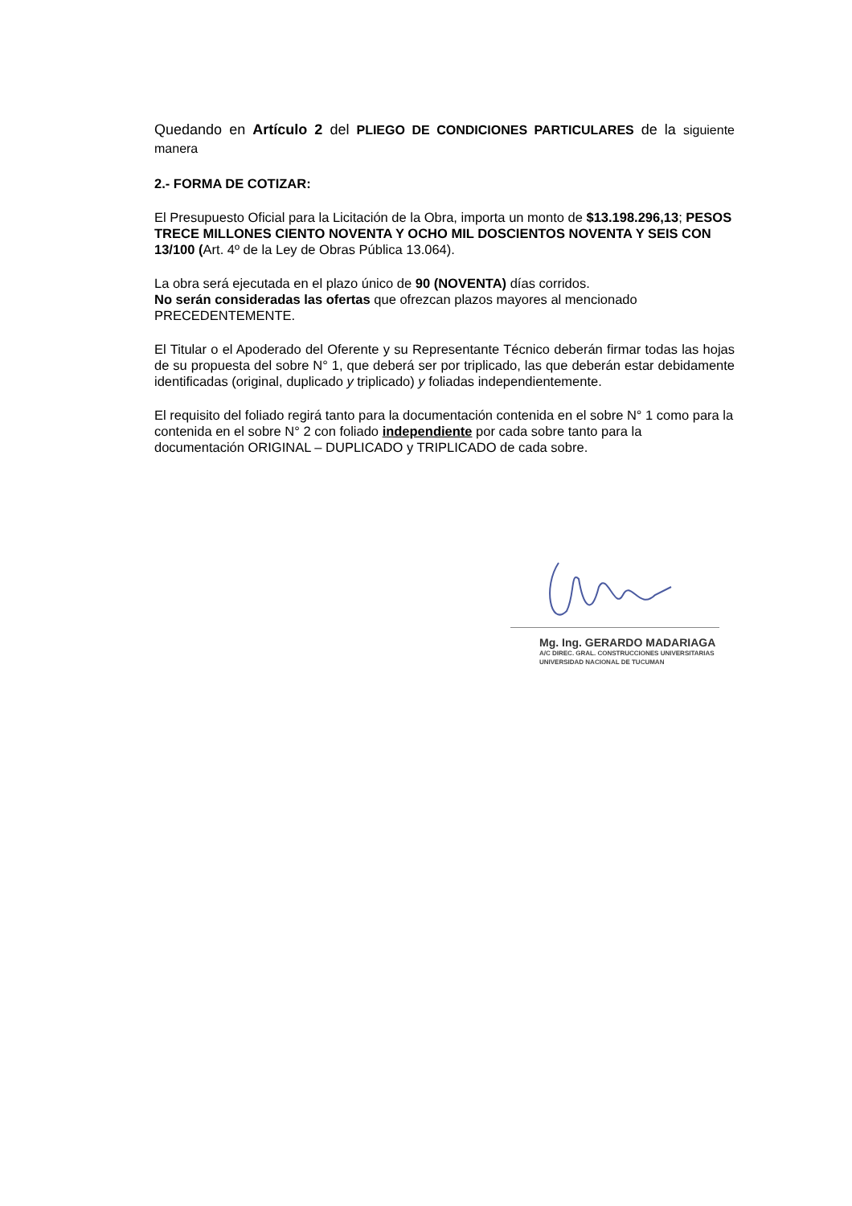Quedando en Artículo 2 del PLIEGO DE CONDICIONES PARTICULARES de la siguiente manera
2.- FORMA DE COTIZAR:
El Presupuesto Oficial para la Licitación de la Obra, importa un monto de $13.198.296,13; PESOS TRECE MILLONES CIENTO NOVENTA Y OCHO MIL DOSCIENTOS NOVENTA Y SEIS CON 13/100 (Art. 4º de la Ley de Obras Pública 13.064).
La obra será ejecutada en el plazo único de 90 (NOVENTA) días corridos.
No serán consideradas las ofertas que ofrezcan plazos mayores al mencionado PRECEDENTEMENTE.
El Titular o el Apoderado del Oferente y su Representante Técnico deberán firmar todas las hojas de su propuesta del sobre N° 1, que deberá ser por triplicado, las que deberán estar debidamente identificadas (original, duplicado y triplicado) y foliadas independientemente.
El requisito del foliado regirá tanto para la documentación contenida en el sobre N° 1 como para la contenida en el sobre N° 2 con foliado independiente por cada sobre tanto para la documentación ORIGINAL – DUPLICADO y TRIPLICADO de cada sobre.
Mg. Ing. GERARDO MADARIAGA
A/C DIREC. GRAL. CONSTRUCCIONES UNIVERSITARIAS
UNIVERSIDAD NACIONAL DE TUCUMAN